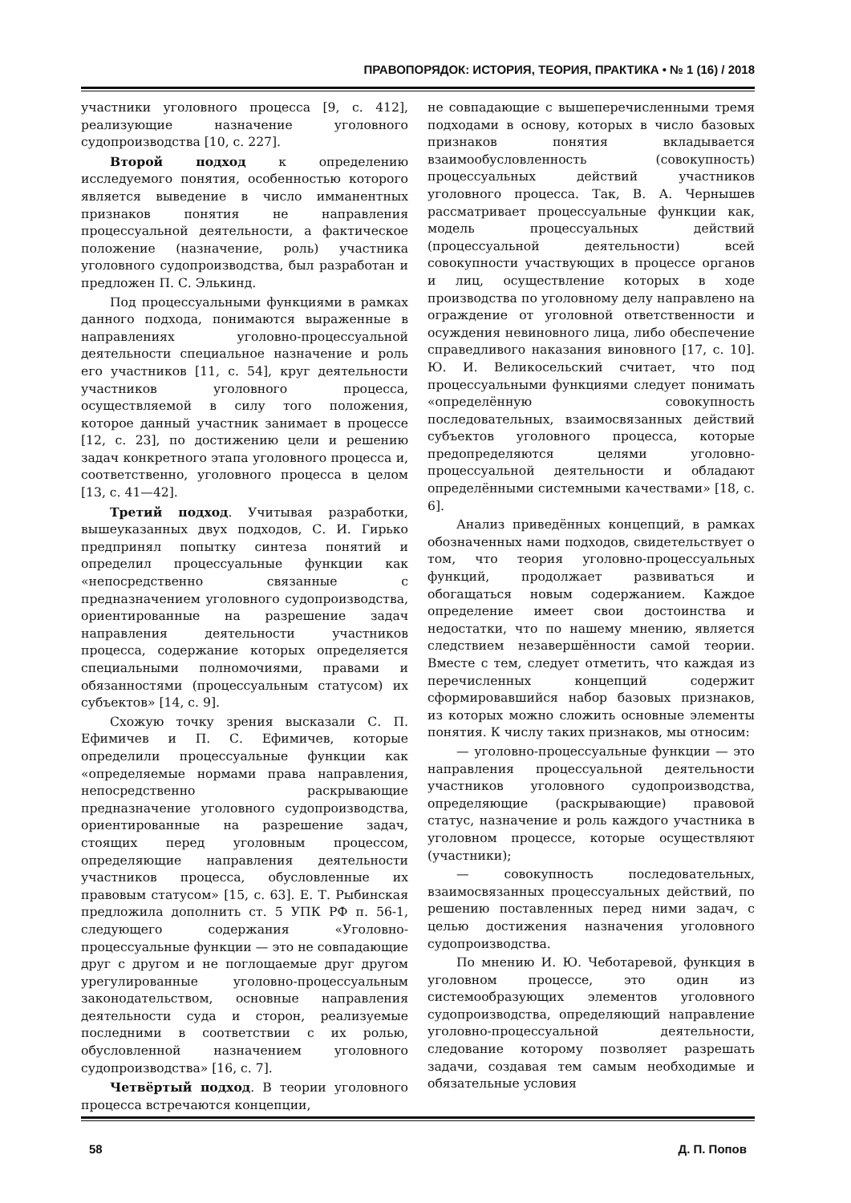ПРАВОПОРЯДОК: ИСТОРИЯ, ТЕОРИЯ, ПРАКТИКА • № 1 (16) / 2018
участники уголовного процесса [9, с. 412], реализующие назначение уголовного судопроизводства [10, с. 227].
Второй подход к определению исследуемого понятия, особенностью которого является выведение в число имманентных признаков понятия не направления процессуальной деятельности, а фактическое положение (назначение, роль) участника уголовного судопроизводства, был разработан и предложен П. С. Элькинд.
Под процессуальными функциями в рамках данного подхода, понимаются выраженные в направлениях уголовно-процессуальной деятельности специальное назначение и роль его участников [11, с. 54], круг деятельности участников уголовного процесса, осуществляемой в силу того положения, которое данный участник занимает в процессе [12, с. 23], по достижению цели и решению задач конкретного этапа уголовного процесса и, соответственно, уголовного процесса в целом [13, с. 41—42].
Третий подход. Учитывая разработки, вышеуказанных двух подходов, С. И. Гирько предпринял попытку синтеза понятий и определил процессуальные функции как «непосредственно связанные с предназначением уголовного судопроизводства, ориентированные на разрешение задач направления деятельности участников процесса, содержание которых определяется специальными полномочиями, правами и обязанностями (процессуальным статусом) их субъектов» [14, с. 9].
Схожую точку зрения высказали С. П. Ефимичев и П. С. Ефимичев, которые определили процессуальные функции как «определяемые нормами права направления, непосредственно раскрывающие предназначение уголовного судопроизводства, ориентированные на разрешение задач, стоящих перед уголовным процессом, определяющие направления деятельности участников процесса, обусловленные их правовым статусом» [15, с. 63]. Е. Т. Рыбинская предложила дополнить ст. 5 УПК РФ п. 56-1, следующего содержания «Уголовно-процессуальные функции — это не совпадающие друг с другом и не поглощаемые друг другом урегулированные уголовно-процессуальным законодательством, основные направления деятельности суда и сторон, реализуемые последними в соответствии с их ролью, обусловленной назначением уголовного судопроизводства» [16, с. 7].
Четвёртый подход. В теории уголовного процесса встречаются концепции,
не совпадающие с вышеперечисленными тремя подходами в основу, которых в число базовых признаков понятия вкладывается взаимообусловленность (совокупность) процессуальных действий участников уголовного процесса. Так, В. А. Чернышев рассматривает процессуальные функции как, модель процессуальных действий (процессуальной деятельности) всей совокупности участвующих в процессе органов и лиц, осуществление которых в ходе производства по уголовному делу направлено на ограждение от уголовной ответственности и осуждения невиновного лица, либо обеспечение справедливого наказания виновного [17, с. 10]. Ю. И. Великосельский считает, что под процессуальными функциями следует понимать «определённую совокупность последовательных, взаимосвязанных действий субъектов уголовного процесса, которые предопределяются целями уголовно-процессуальной деятельности и обладают определёнными системными качествами» [18, с. 6].
Анализ приведённых концепций, в рамках обозначенных нами подходов, свидетельствует о том, что теория уголовно-процессуальных функций, продолжает развиваться и обогащаться новым содержанием. Каждое определение имеет свои достоинства и недостатки, что по нашему мнению, является следствием незавершённости самой теории. Вместе с тем, следует отметить, что каждая из перечисленных концепций содержит сформировавшийся набор базовых признаков, из которых можно сложить основные элементы понятия. К числу таких признаков, мы относим:
— уголовно-процессуальные функции — это направления процессуальной деятельности участников уголовного судопроизводства, определяющие (раскрывающие) правовой статус, назначение и роль каждого участника в уголовном процессе, которые осуществляют (участники);
— совокупность последовательных, взаимосвязанных процессуальных действий, по решению поставленных перед ними задач, с целью достижения назначения уголовного судопроизводства.
По мнению И. Ю. Чеботаревой, функция в уголовном процессе, это один из системообразующих элементов уголовного судопроизводства, определяющий направление уголовно-процессуальной деятельности, следование которому позволяет разрешать задачи, создавая тем самым необходимые и обязательные условия
58 Д. П. Попов